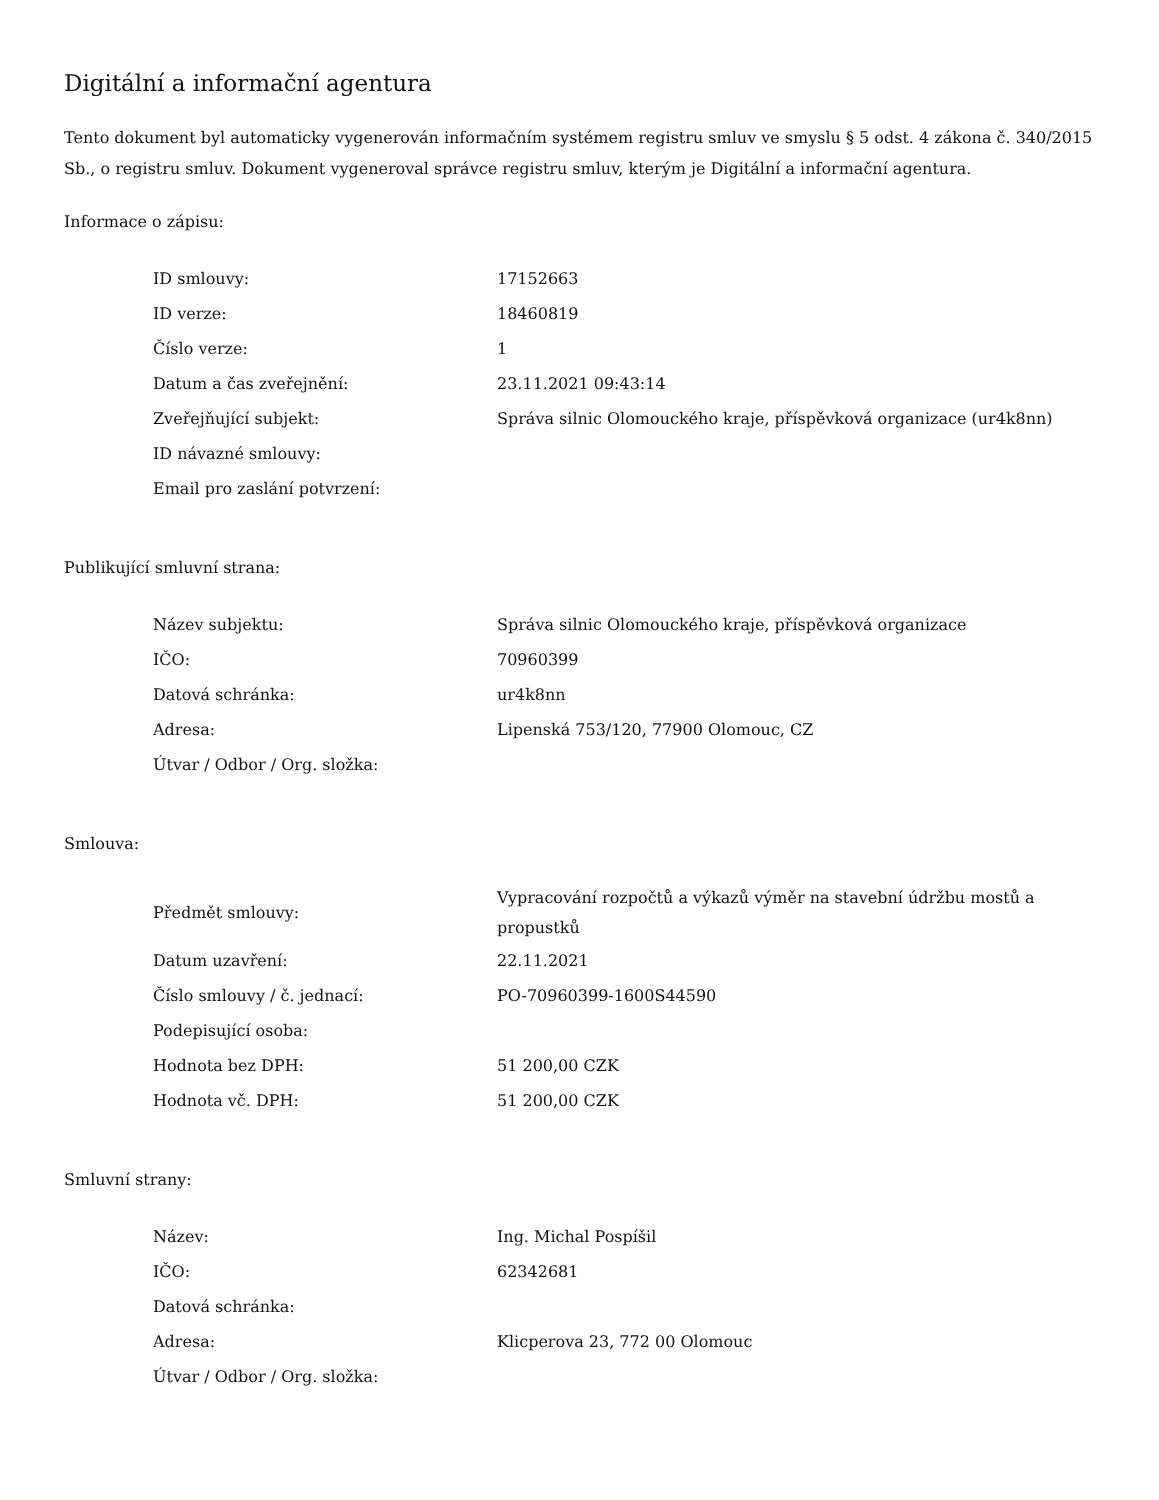Digitální a informační agentura
Tento dokument byl automaticky vygenerován informačním systémem registru smluv ve smyslu § 5 odst. 4 zákona č. 340/2015 Sb., o registru smluv. Dokument vygeneroval správce registru smluv, kterým je Digitální a informační agentura.
Informace o zápisu:
| ID smlouvy: | 17152663 |
| ID verze: | 18460819 |
| Číslo verze: | 1 |
| Datum a čas zveřejnění: | 23.11.2021 09:43:14 |
| Zveřejňující subjekt: | Správa silnic Olomouckého kraje, příspěvková organizace (ur4k8nn) |
| ID návazné smlouvy: | |
| Email pro zaslání potvrzení: | |
Publikující smluvní strana:
| Název subjektu: | Správa silnic Olomouckého kraje, příspěvková organizace |
| IČO: | 70960399 |
| Datová schránka: | ur4k8nn |
| Adresa: | Lipenská 753/120, 77900 Olomouc, CZ |
| Útvar / Odbor / Org. složka: | |
Smlouva:
| Předmět smlouvy: | Vypracování rozpočtů a výkazů výměr na stavební údržbu mostů a propustků |
| Datum uzavření: | 22.11.2021 |
| Číslo smlouvy / č. jednací: | PO-70960399-1600S44590 |
| Podepisující osoba: | |
| Hodnota bez DPH: | 51 200,00 CZK |
| Hodnota vč. DPH: | 51 200,00 CZK |
Smluvní strany:
| Název: | Ing. Michal Pospíšil |
| IČO: | 62342681 |
| Datová schránka: | |
| Adresa: | Klicperova 23, 772 00 Olomouc |
| Útvar / Odbor / Org. složka: | |